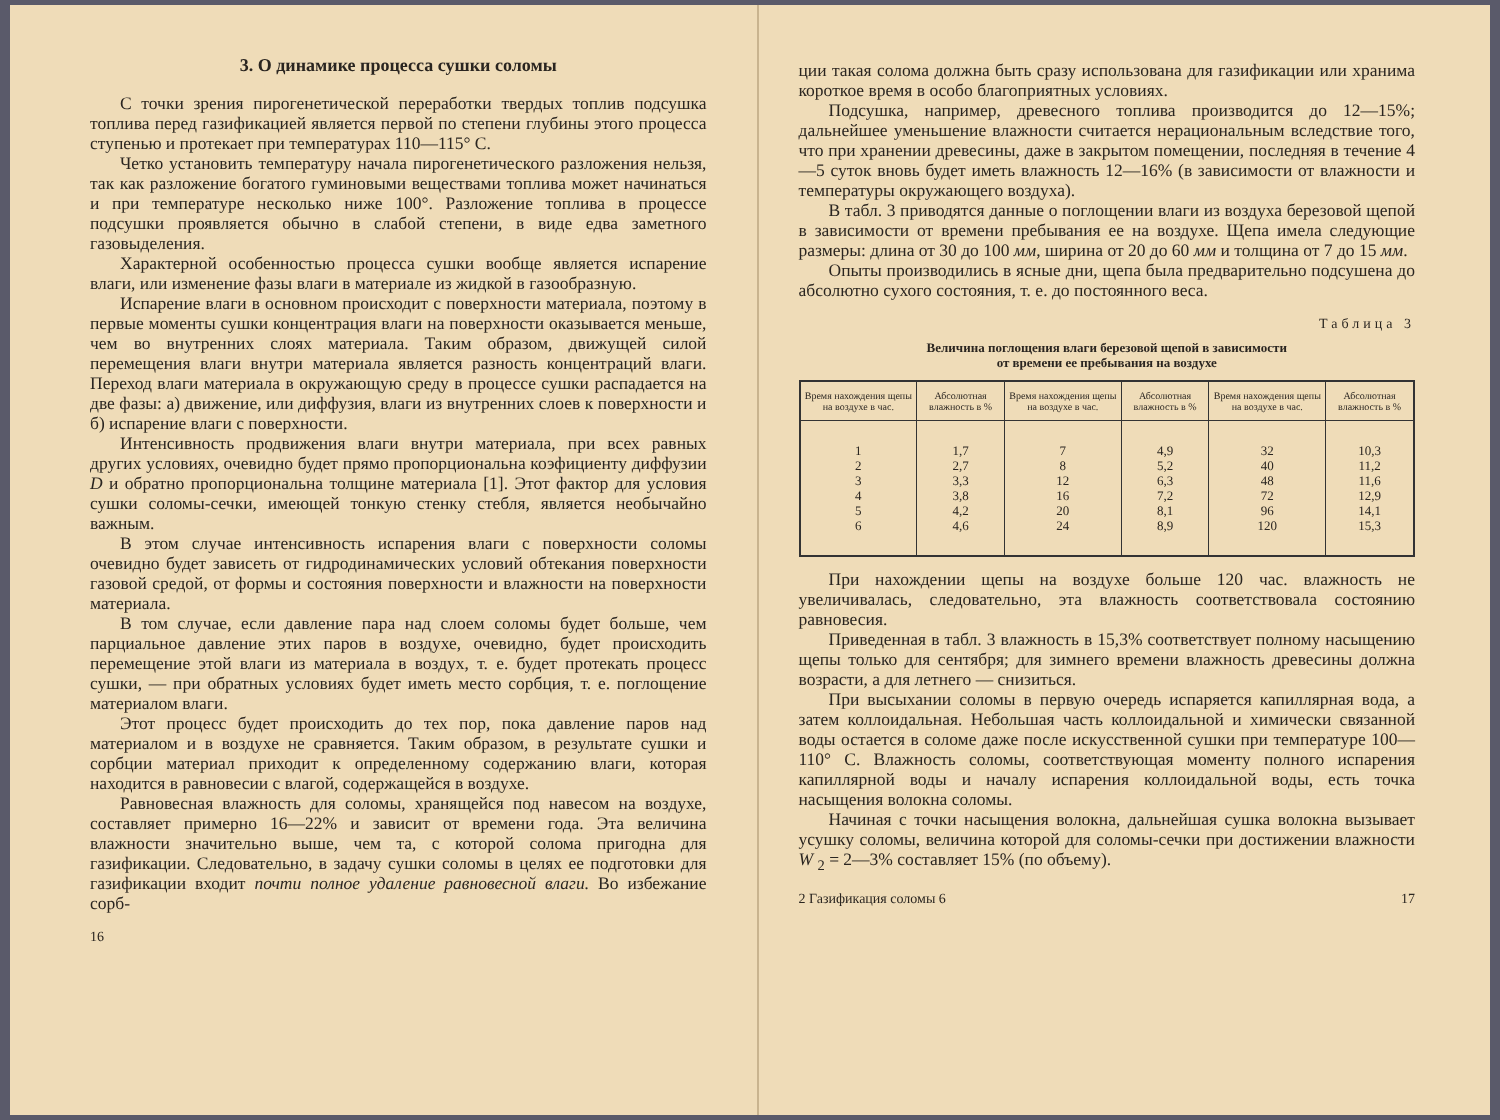3. О динамике процесса сушки соломы
С точки зрения пирогенетической переработки твердых топлив подсушка топлива перед газификацией является первой по степени глубины этого процесса ступенью и протекает при температурах 110—115° С.
Четко установить температуру начала пирогенетического разложения нельзя, так как разложение богатого гуминовыми веществами топлива может начинаться и при температуре несколько ниже 100°. Разложение топлива в процессе подсушки проявляется обычно в слабой степени, в виде едва заметного газовыделения.
Характерной особенностью процесса сушки вообще является испарение влаги, или изменение фазы влаги в материале из жидкой в газообразную.
Испарение влаги в основном происходит с поверхности материала, поэтому в первые моменты сушки концентрация влаги на поверхности оказывается меньше, чем во внутренних слоях материала. Таким образом, движущей силой перемещения влаги внутри материала является разность концентраций влаги. Переход влаги материала в окружающую среду в процессе сушки распадается на две фазы: а) движение, или диффузия, влаги из внутренних слоев к поверхности и б) испарение влаги с поверхности.
Интенсивность продвижения влаги внутри материала, при всех равных других условиях, очевидно будет прямо пропорциональна коэфициенту диффузии D и обратно пропорциональна толщине материала [1]. Этот фактор для условия сушки соломы-сечки, имеющей тонкую стенку стебля, является необычайно важным.
В этом случае интенсивность испарения влаги с поверхности соломы очевидно будет зависеть от гидродинамических условий обтекания поверхности газовой средой, от формы и состояния поверхности и влажности на поверхности материала.
В том случае, если давление пара над слоем соломы будет больше, чем парциальное давление этих паров в воздухе, очевидно, будет происходить перемещение этой влаги из материала в воздух, т. е. будет протекать процесс сушки, — при обратных условиях будет иметь место сорбция, т. е. поглощение материалом влаги.
Этот процесс будет происходить до тех пор, пока давление паров над материалом и в воздухе не сравняется. Таким образом, в результате сушки и сорбции материал приходит к определенному содержанию влаги, которая находится в равновесии с влагой, содержащейся в воздухе.
Равновесная влажность для соломы, хранящейся под навесом на воздухе, составляет примерно 16—22% и зависит от времени года. Эта величина влажности значительно выше, чем та, с которой солома пригодна для газификации. Следовательно, в задачу сушки соломы в целях ее подготовки для газификации входит почти полное удаление равновесной влаги. Во избежание сорб-
16
ции такая солома должна быть сразу использована для газификации или хранима короткое время в особо благоприятных условиях.
Подсушка, например, древесного топлива производится до 12—15%; дальнейшее уменьшение влажности считается нерациональным вследствие того, что при хранении древесины, даже в закрытом помещении, последняя в течение 4—5 суток вновь будет иметь влажность 12—16% (в зависимости от влажности и температуры окружающего воздуха).
В табл. 3 приводятся данные о поглощении влаги из воздуха березовой щепой в зависимости от времени пребывания ее на воздухе. Щепа имела следующие размеры: длина от 30 до 100 мм, ширина от 20 до 60 мм и толщина от 7 до 15 мм.
Опыты производились в ясные дни, щепа была предварительно подсушена до абсолютно сухого состояния, т. е. до постоянного веса.
Таблица 3
Величина поглощения влаги березовой щепой в зависимости
от времени ее пребывания на воздухе
| Время нахождения щепы на воздухе в час. | Абсолютная влажность в % | Время нахождения щепы на воздухе в час. | Абсолютная влажность в % | Время нахождения щепы на воздухе в час. | Абсолютная влажность в % |
| --- | --- | --- | --- | --- | --- |
| 1 | 1,7 | 7 | 4,9 | 32 | 10,3 |
| 2 | 2,7 | 8 | 5,2 | 40 | 11,2 |
| 3 | 3,3 | 12 | 6,3 | 48 | 11,6 |
| 4 | 3,8 | 16 | 7,2 | 72 | 12,9 |
| 5 | 4,2 | 20 | 8,1 | 96 | 14,1 |
| 6 | 4,6 | 24 | 8,9 | 120 | 15,3 |
При нахождении щепы на воздухе больше 120 час. влажность не увеличивалась, следовательно, эта влажность соответствовала состоянию равновесия.
Приведенная в табл. 3 влажность в 15,3% соответствует полному насыщению щепы только для сентября; для зимнего времени влажность древесины должна возрасти, а для летнего — снизиться.
При высыхании соломы в первую очередь испаряется капиллярная вода, а затем коллоидальная. Небольшая часть коллоидальной и химически связанной воды остается в соломе даже после искусственной сушки при температуре 100—110° С. Влажность соломы, соответствующая моменту полного испарения капиллярной воды и началу испарения коллоидальной воды, есть точка насыщения волокна соломы.
Начиная с точки насыщения волокна, дальнейшая сушка волокна вызывает усушку соломы, величина которой для соломы-сечки при достижении влажности W <sub>2</sub> = 2—3% составляет 15% (по объему).
2 Газификация соломы 6 17